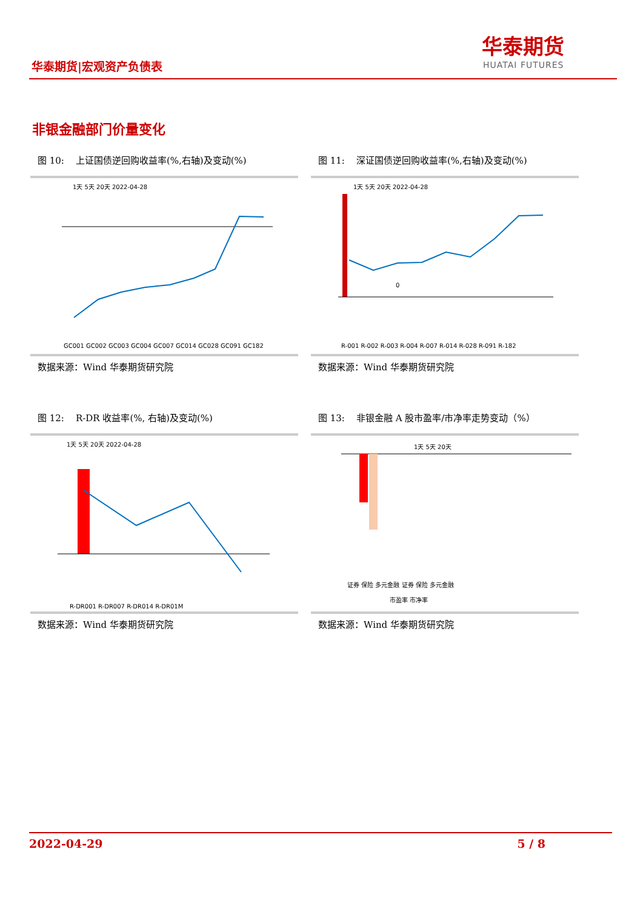华泰期货
HUATAI FUTURES
华泰期货|宏观资产负债表
非银金融部门价量变化
图 10: 上证国债逆回购收益率(%,右轴)及变动(%)
1天 5天 20天 2022-04-28
GC001 GC002 GC003 GC004 GC007 GC014 GC028 GC091 GC182
数据来源：Wind 华泰期货研究院
图 11: 深证国债逆回购收益率(%,右轴)及变动(%)
1天 5天 20天 2022-04-28
0
R-001 R-002 R-003 R-004 R-007 R-014 R-028 R-091 R-182
数据来源：Wind 华泰期货研究院
图 12: R-DR 收益率(%, 右轴)及变动(%)
1天 5天 20天 2022-04-28
R-DR001 R-DR007 R-DR014 R-DR01M
数据来源：Wind 华泰期货研究院
图 13: 非银金融 A 股市盈率/市净率走势变动（%）
1天 5天 20天
证券 保险 多元金融 证券 保险 多元金融
市盈率 市净率
数据来源：Wind 华泰期货研究院
2022-04-29 5 / 8